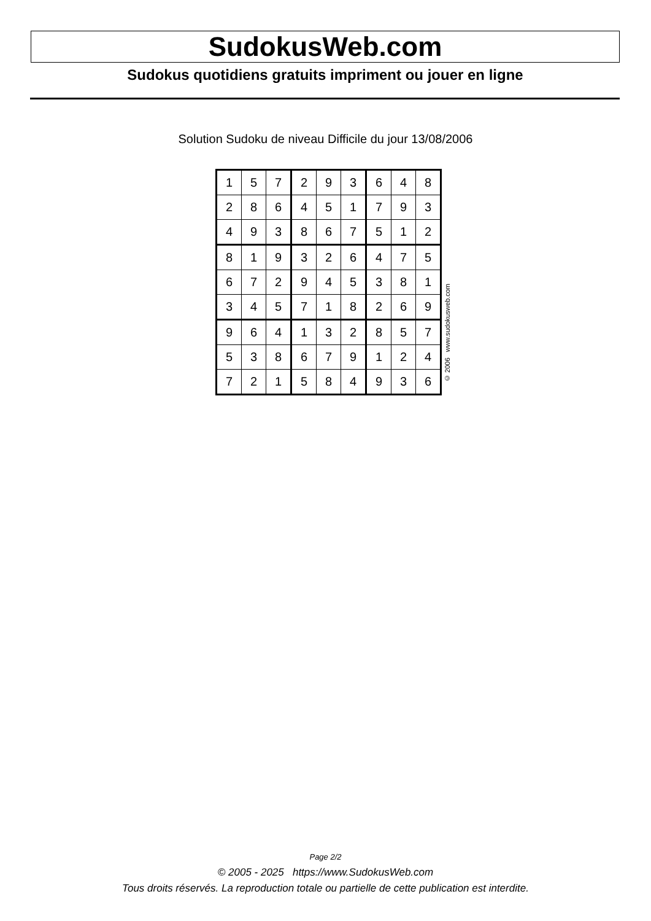SudokusWeb.com
Sudokus quotidiens gratuits impriment ou jouer en ligne
Solution Sudoku de niveau Difficile du jour 13/08/2006
| 1 | 5 | 7 | 2 | 9 | 3 | 6 | 4 | 8 |
| 2 | 8 | 6 | 4 | 5 | 1 | 7 | 9 | 3 |
| 4 | 9 | 3 | 8 | 6 | 7 | 5 | 1 | 2 |
| 8 | 1 | 9 | 3 | 2 | 6 | 4 | 7 | 5 |
| 6 | 7 | 2 | 9 | 4 | 5 | 3 | 8 | 1 |
| 3 | 4 | 5 | 7 | 1 | 8 | 2 | 6 | 9 |
| 9 | 6 | 4 | 1 | 3 | 2 | 8 | 5 | 7 |
| 5 | 3 | 8 | 6 | 7 | 9 | 1 | 2 | 4 |
| 7 | 2 | 1 | 5 | 8 | 4 | 9 | 3 | 6 |
© 2006 www.sudokusweb.com
Page 2/2
© 2005 - 2025 https://www.SudokusWeb.com
Tous droits réservés. La reproduction totale ou partielle de cette publication est interdite.